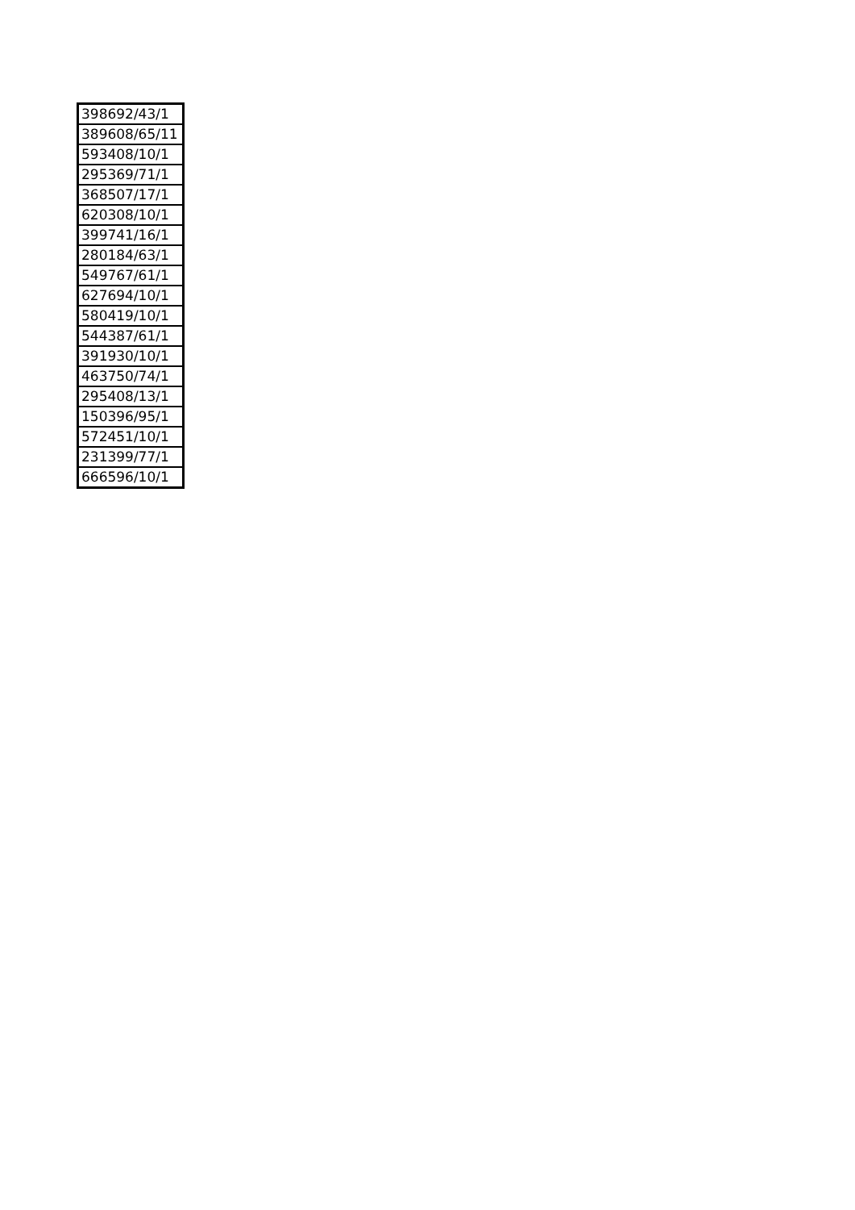| 398692/43/1 |
| 389608/65/11 |
| 593408/10/1 |
| 295369/71/1 |
| 368507/17/1 |
| 620308/10/1 |
| 399741/16/1 |
| 280184/63/1 |
| 549767/61/1 |
| 627694/10/1 |
| 580419/10/1 |
| 544387/61/1 |
| 391930/10/1 |
| 463750/74/1 |
| 295408/13/1 |
| 150396/95/1 |
| 572451/10/1 |
| 231399/77/1 |
| 666596/10/1 |